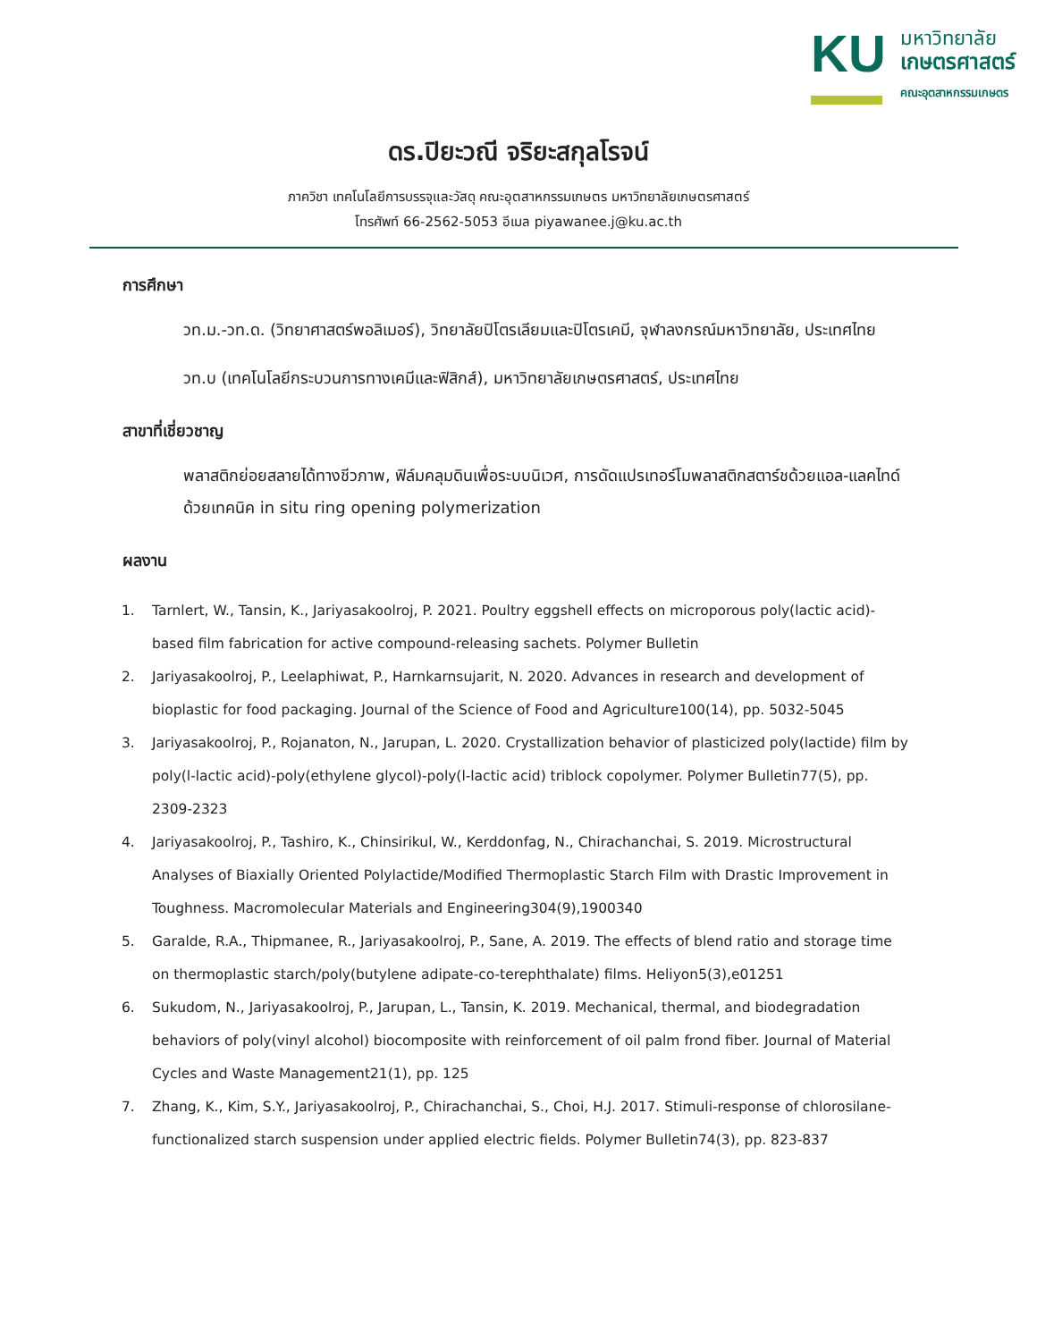KU
มหาวิทยาลัย
เกษตรศาสตร์
คณะอุตสาหกรรมเกษตร
ดร.ปิยะวณี จริยะสกุลโรจน์
ภาควิชา เทคโนโลยีการบรรจุและวัสดุ คณะอุตสาหกรรมเกษตร มหาวิทยาลัยเกษตรศาสตร์
โทรศัพท์ 66-2562-5053 อีเมล piyawanee.j@ku.ac.th
การศึกษา
วท.ม.-วท.ด. (วิทยาศาสตร์พอลิเมอร์), วิทยาลัยปิโตรเลียมและปิโตรเคมี, จุฬาลงกรณ์มหาวิทยาลัย, ประเทศไทย
วท.บ (เทคโนโลยีกระบวนการทางเคมีและฟิสิกส์), มหาวิทยาลัยเกษตรศาสตร์, ประเทศไทย
สาขาที่เชี่ยวชาญ
พลาสติกย่อยสลายได้ทางชีวภาพ, ฟิล์มคลุมดินเพื่อระบบนิเวศ, การดัดแปรเทอร์โมพลาสติกสตาร์ชด้วยแอล-แลคไทด์ด้วยเทคนิค in situ ring opening polymerization
ผลงาน
1. Tarnlert, W., Tansin, K., Jariyasakoolroj, P. 2021. Poultry eggshell effects on microporous poly(lactic acid)-based film fabrication for active compound-releasing sachets. Polymer Bulletin
2. Jariyasakoolroj, P., Leelaphiwat, P., Harnkarnsujarit, N. 2020. Advances in research and development of bioplastic for food packaging. Journal of the Science of Food and Agriculture100(14), pp. 5032-5045
3. Jariyasakoolroj, P., Rojanaton, N., Jarupan, L. 2020. Crystallization behavior of plasticized poly(lactide) film by poly(l-lactic acid)-poly(ethylene glycol)-poly(l-lactic acid) triblock copolymer. Polymer Bulletin77(5), pp. 2309-2323
4. Jariyasakoolroj, P., Tashiro, K., Chinsirikul, W., Kerddonfag, N., Chirachanchai, S. 2019. Microstructural Analyses of Biaxially Oriented Polylactide/Modified Thermoplastic Starch Film with Drastic Improvement in Toughness. Macromolecular Materials and Engineering304(9),1900340
5. Garalde, R.A., Thipmanee, R., Jariyasakoolroj, P., Sane, A. 2019. The effects of blend ratio and storage time on thermoplastic starch/poly(butylene adipate-co-terephthalate) films. Heliyon5(3),e01251
6. Sukudom, N., Jariyasakoolroj, P., Jarupan, L., Tansin, K. 2019. Mechanical, thermal, and biodegradation behaviors of poly(vinyl alcohol) biocomposite with reinforcement of oil palm frond fiber. Journal of Material Cycles and Waste Management21(1), pp. 125
7. Zhang, K., Kim, S.Y., Jariyasakoolroj, P., Chirachanchai, S., Choi, H.J. 2017. Stimuli-response of chlorosilane-functionalized starch suspension under applied electric fields. Polymer Bulletin74(3), pp. 823-837